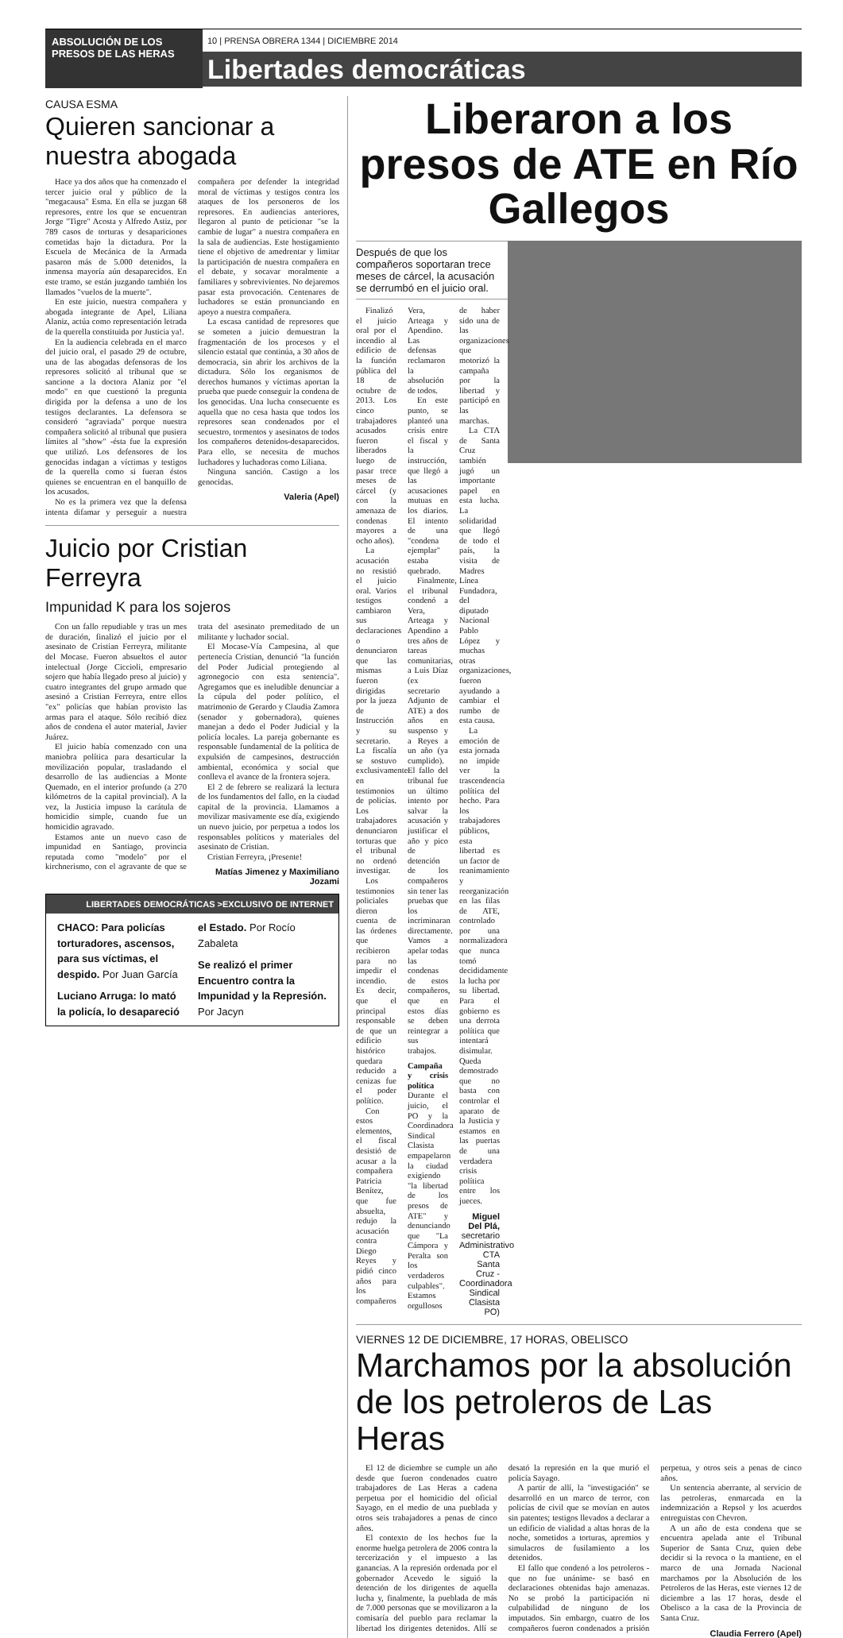ABSOLUCIÓN DE LOS PRESOS DE LAS HERAS
10 | PRENSA OBRERA 1344 | DICIEMBRE 2014
Libertades democráticas
CAUSA ESMA
Quieren sancionar a nuestra abogada
Hace ya dos años que ha comenzado el tercer juicio oral y público de la "megacausa" Esma. En ella se juzgan 68 represores, entre los que se encuentran Jorge "Tigre" Acosta y Alfredo Astiz, por 789 casos de torturas y desapariciones cometidas bajo la dictadura. Por la Escuela de Mecánica de la Armada pasaron más de 5.000 detenidos, la inmensa mayoría aún desaparecidos. En este tramo, se están juzgando también los llamados "vuelos de la muerte".
En este juicio, nuestra compañera y abogada integrante de Apel, Liliana Alaniz, actúa como representación letrada de la querella constituida por Justicia ya!.
En la audiencia celebrada en el marco del juicio oral, el pasado 29 de octubre, una de las abogadas defensoras de los represores solicitó al tribunal que se sancione a la doctora Alaniz por "el modo" en que cuestionó la pregunta dirigida por la defensa a uno de los testigos declarantes. La defensora se consideró "agraviada" porque nuestra compañera solicitó al tribunal que pusiera límites al "show" -ésta fue la expresión que utilizó. Los defensores de los genocidas indagan a víctimas y testigos de la querella como si fueran éstos quienes se encuentran en el banquillo de los acusados.
No es la primera vez que la defensa intenta difamar y perseguir a nuestra compañera por defender la integridad moral de víctimas y testigos contra los ataques de los personeros de los represores. En audiencias anteriores, llegaron al punto de peticionar "se la cambie de lugar" a nuestra compañera en la sala de audiencias. Este hostigamiento tiene el objetivo de amedrentar y limitar la participación de nuestra compañera en el debate, y socavar moralmente a familiares y sobrevivientes. No dejaremos pasar esta provocación. Centenares de luchadores se están pronunciando en apoyo a nuestra compañera.
La escasa cantidad de represores que se someten a juicio demuestran la fragmentación de los procesos y el silencio estatal que continúa, a 30 años de democracia, sin abrir los archivos de la dictadura. Sólo los organismos de derechos humanos y víctimas aportan la prueba que puede conseguir la condena de los genocidas. Una lucha consecuente es aquella que no cesa hasta que todos los represores sean condenados por el secuestro, tormentos y asesinatos de todos los compañeros detenidos-desaparecidos. Para ello, se necesita de muchos luchadores y luchadoras como Liliana.
Ninguna sanción. Castigo a los genocidas.
Valeria (Apel)
Juicio por Cristian Ferreyra
Impunidad K para los sojeros
Con un fallo repudiable y tras un mes de duración, finalizó el juicio por el asesinato de Cristian Ferreyra, militante del Mocase. Fueron absueltos el autor intelectual (Jorge Ciccioli, empresario sojero que había llegado preso al juicio) y cuatro integrantes del grupo armado que asesinó a Cristian Ferreyra, entre ellos "ex" policías que habían provisto las armas para el ataque. Sólo recibió diez años de condena el autor material, Javier Juárez.
El juicio había comenzado con una maniobra política para desarticular la movilización popular, trasladando el desarrollo de las audiencias a Monte Quemado, en el interior profundo (a 270 kilómetros de la capital provincial). A la vez, la Justicia impuso la carátula de homicidio simple, cuando fue un homicidio agravado.
Estamos ante un nuevo caso de impunidad en Santiago, provincia reputada como "modelo" por el kirchnerismo, con el agravante de que se trata del asesinato premeditado de un militante y luchador social.
El Mocase-Vía Campesina, al que pertenecía Cristian, denunció "la función del Poder Judicial protegiendo al agronegocio con esta sentencia". Agregamos que es ineludible denunciar a la cúpula del poder político, el matrimonio de Gerardo y Claudia Zamora (senador y gobernadora), quienes manejan a dedo el Poder Judicial y la policía locales. La pareja gobernante es responsable fundamental de la política de expulsión de campesinos, destrucción ambiental, económica y social que conlleva el avance de la frontera sojera.
El 2 de febrero se realizará la lectura de los fundamentos del fallo, en la ciudad capital de la provincia. Llamamos a movilizar masivamente ese día, exigiendo un nuevo juicio, por perpetua a todos los responsables políticos y materiales del asesinato de Cristian.
Cristian Ferreyra, ¡Presente!
Matías Jimenez y Maximiliano Jozami
LIBERTADES DEMOCRÁTICAS >EXCLUSIVO DE INTERNET
CHACO: Para policías torturadores, ascensos, para sus víctimas, el despido. Por Juan García
Luciano Arruga: lo mató la policía, lo desapareció el Estado. Por Rocío Zabaleta
Se realizó el primer Encuentro contra la Impunidad y la Represión. Por Jacyn
Liberaron a los presos de ATE en Río Gallegos
Después de que los compañeros soportaran trece meses de cárcel, la acusación se derrumbó en el juicio oral.
Finalizó el juicio oral por el incendio al edificio de la función pública del 18 de octubre de 2013. Los cinco trabajadores acusados fueron liberados luego de pasar trece meses de cárcel (y con la amenaza de condenas mayores a ocho años).
La acusación no resistió el juicio oral. Varios testigos cambiaron sus declaraciones o denunciaron que las mismas fueron dirigidas por la jueza de Instrucción y su secretario. La fiscalía se sostuvo exclusivamente en testimonios de policías. Los trabajadores denunciaron torturas que el tribunal no ordenó investigar.
Los testimonios policiales dieron cuenta de las órdenes que recibieron para no impedir el incendio. Es decir, que el principal responsable de que un edificio histórico quedara reducido a cenizas fue el poder político.
Con estos elementos, el fiscal desistió de acusar a la compañera Patricia Benítez, que fue absuelta, redujo la acusación contra Diego Reyes y pidió cinco años para los compañeros Vera, Arteaga y Apendino. Las defensas reclamaron la absolución de todos.
En este punto, se planteó una crisis entre el fiscal y la instrucción, que llegó a las acusaciones mutuas en los diarios. El intento de una "condena ejemplar" estaba quebrado.
Finalmente, el tribunal condenó a Vera, Arteaga y Apendino a tres años de tareas comunitarias, a Luis Díaz (ex secretario Adjunto de ATE) a dos años en suspenso y a Reyes a un año (ya cumplido). El fallo del tribunal fue un último intento por salvar la acusación y justificar el año y pico de detención de los compañeros sin tener las pruebas que los incriminaran directamente. Vamos a apelar todas las condenas de estos compañeros, que en estos días se deben reintegrar a sus trabajos.
Campaña y crisis política
Durante el juicio, el PO y la Coordinadora Sindical Clasista empapelaron la ciudad exigiendo "la libertad de los presos de ATE" y denunciando que "La Cámpora y Peralta son los verdaderos culpables". Estamos orgullosos de haber sido una de las organizaciones que motorizó la campaña por la libertad y participó en las marchas.
La CTA de Santa Cruz también jugó un importante papel en esta lucha. La solidaridad que llegó de todo el país, la visita de Madres Línea Fundadora, del diputado Nacional Pablo López y muchas otras organizaciones, fueron ayudando a cambiar el rumbo de esta causa.
La emoción de esta jornada no impide ver la trascendencia política del hecho. Para los trabajadores públicos, esta libertad es un factor de reanimamiento y reorganización en las filas de ATE, controlado por una normalizadora que nunca tomó decididamente la lucha por su libertad. Para el gobierno es una derrota política que intentará disimular. Queda demostrado que no basta con controlar el aparato de la Justicia y estamos en las puertas de una verdadera crisis política entre los jueces.
Miguel Del Plá, secretario Administrativo CTA Santa Cruz - Coordinadora Sindical Clasista PO)
VIERNES 12 DE DICIEMBRE, 17 HORAS, OBELISCO
Marchamos por la absolución de los petroleros de Las Heras
El 12 de diciembre se cumple un año desde que fueron condenados cuatro trabajadores de Las Heras a cadena perpetua por el homicidio del oficial Sayago, en el medio de una pueblada y otros seis trabajadores a penas de cinco años.
El contexto de los hechos fue la enorme huelga petrolera de 2006 contra la tercerización y el impuesto a las ganancias. A la represión ordenada por el gobernador Acevedo le siguió la detención de los dirigentes de aquella lucha y, finalmente, la pueblada de más de 7.000 personas que se movilizaron a la comisaría del pueblo para reclamar la libertad los dirigentes detenidos. Allí se desató la represión en la que murió el policía Sayago.
A partir de allí, la "investigación" se desarrolló en un marco de terror, con policías de civil que se movían en autos sin patentes; testigos llevados a declarar a un edificio de vialidad a altas horas de la noche, sometidos a torturas, apremios y simulacros de fusilamiento a los detenidos.
El fallo que condenó a los petroleros -que no fue unánime- se basó en declaraciones obtenidas bajo amenazas. No se probó la participación ni culpabilidad de ninguno de los imputados. Sin embargo, cuatro de los compañeros fueron condenados a prisión perpetua, y otros seis a penas de cinco años.
Un sentencia aberrante, al servicio de las petroleras, enmarcada en la indemnización a Repsol y los acuerdos entreguistas con Chevron.
A un año de esta condena que se encuentra apelada ante el Tribunal Superior de Santa Cruz, quien debe decidir si la revoca o la mantiene, en el marco de una Jornada Nacional marchamos por la Absolución de los Petroleros de las Heras, este viernes 12 de diciembre a las 17 horas, desde el Obelisco a la casa de la Provincia de Santa Cruz.
Claudia Ferrero (Apel)